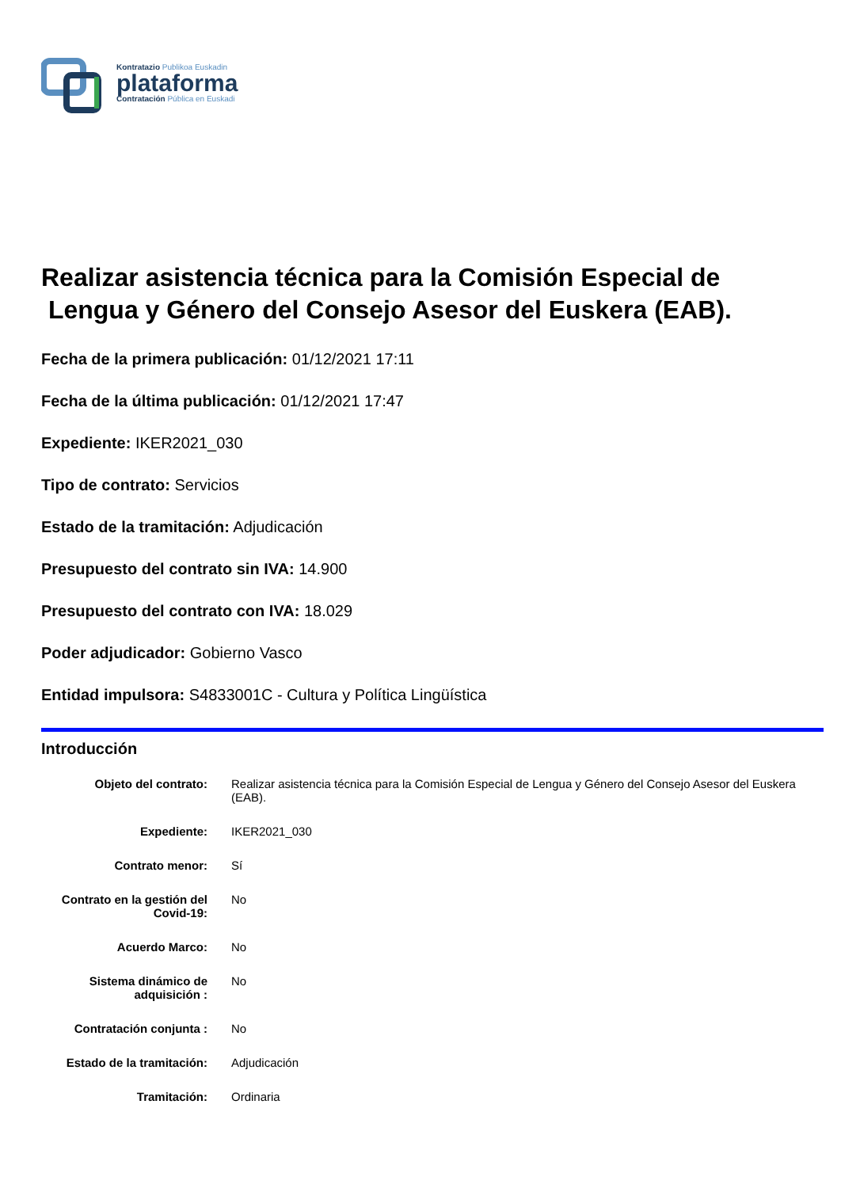Kontratazio Publikoa Euskadin
plataforma
Contratación Pública en Euskadi
Realizar asistencia técnica para la Comisión Especial de
Lengua y Género del Consejo Asesor del Euskera (EAB).
Fecha de la primera publicación: 01/12/2021 17:11
Fecha de la última publicación: 01/12/2021 17:47
Expediente: IKER2021_030
Tipo de contrato: Servicios
Estado de la tramitación: Adjudicación
Presupuesto del contrato sin IVA: 14.900
Presupuesto del contrato con IVA: 18.029
Poder adjudicador: Gobierno Vasco
Entidad impulsora: S4833001C - Cultura y Política Lingüística
Introducción
| Objeto del contrato: | Realizar asistencia técnica para la Comisión Especial de Lengua y Género del Consejo Asesor del Euskera (EAB). |
| Expediente: | IKER2021_030 |
| Contrato menor: | Sí |
| Contrato en la gestión del Covid-19: | No |
| Acuerdo Marco: | No |
| Sistema dinámico de adquisición : | No |
| Contratación conjunta : | No |
| Estado de la tramitación: | Adjudicación |
| Tramitación: | Ordinaria |